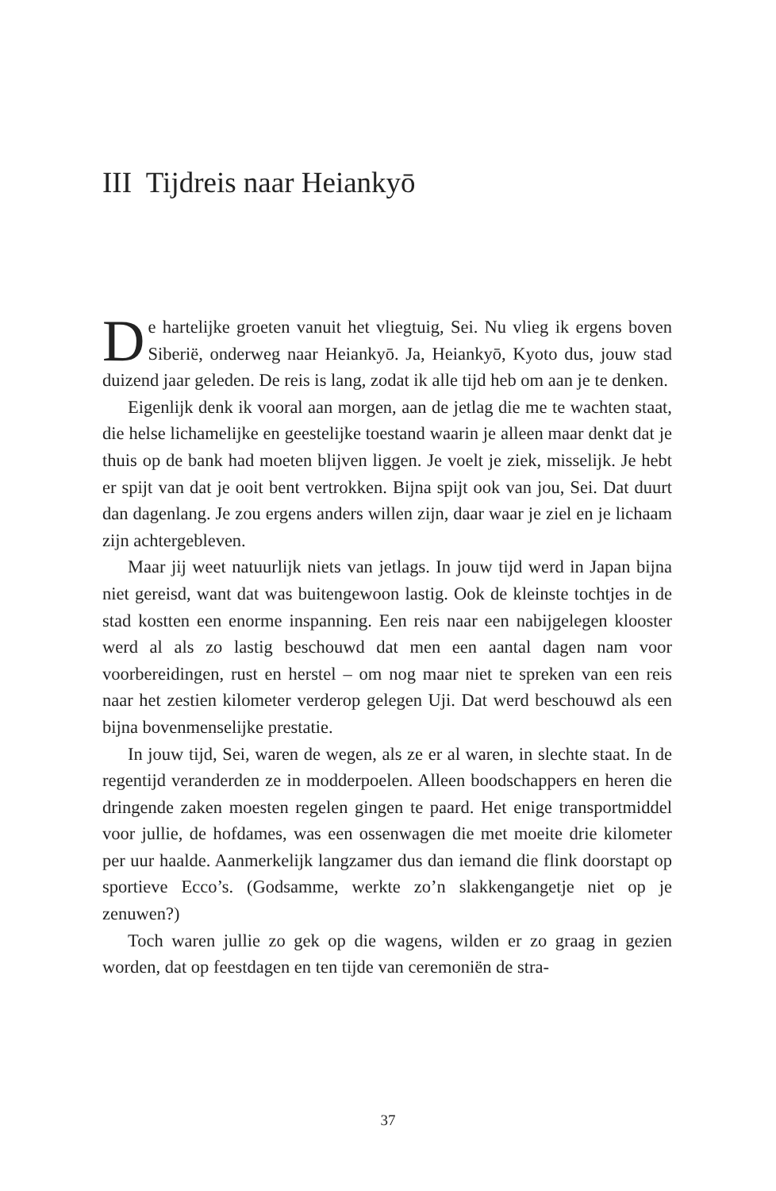III Tijdreis naar Heiankyō
De hartelijke groeten vanuit het vliegtuig, Sei. Nu vlieg ik ergens boven Siberië, onderweg naar Heiankyō. Ja, Heiankyō, Kyoto dus, jouw stad duizend jaar geleden. De reis is lang, zodat ik alle tijd heb om aan je te denken.
Eigenlijk denk ik vooral aan morgen, aan de jetlag die me te wachten staat, die helse lichamelijke en geestelijke toestand waarin je alleen maar denkt dat je thuis op de bank had moeten blijven liggen. Je voelt je ziek, misselijk. Je hebt er spijt van dat je ooit bent vertrokken. Bijna spijt ook van jou, Sei. Dat duurt dan dagenlang. Je zou ergens anders willen zijn, daar waar je ziel en je lichaam zijn achtergebleven.
Maar jij weet natuurlijk niets van jetlags. In jouw tijd werd in Japan bijna niet gereisd, want dat was buitengewoon lastig. Ook de kleinste tochtjes in de stad kostten een enorme inspanning. Een reis naar een nabijgelegen klooster werd al als zo lastig beschouwd dat men een aantal dagen nam voor voorbereidingen, rust en herstel – om nog maar niet te spreken van een reis naar het zestien kilometer verderop gelegen Uji. Dat werd beschouwd als een bijna bovenmenselijke prestatie.
In jouw tijd, Sei, waren de wegen, als ze er al waren, in slechte staat. In de regentijd veranderden ze in modderpoelen. Alleen boodschappers en heren die dringende zaken moesten regelen gingen te paard. Het enige transportmiddel voor jullie, de hofdames, was een ossenwagen die met moeite drie kilometer per uur haalde. Aanmerkelijk langzamer dus dan iemand die flink doorstapt op sportieve Ecco’s. (Godsamme, werkte zo’n slakkengangetje niet op je zenuwen?)
Toch waren jullie zo gek op die wagens, wilden er zo graag in gezien worden, dat op feestdagen en ten tijde van ceremoniën de stra-
37